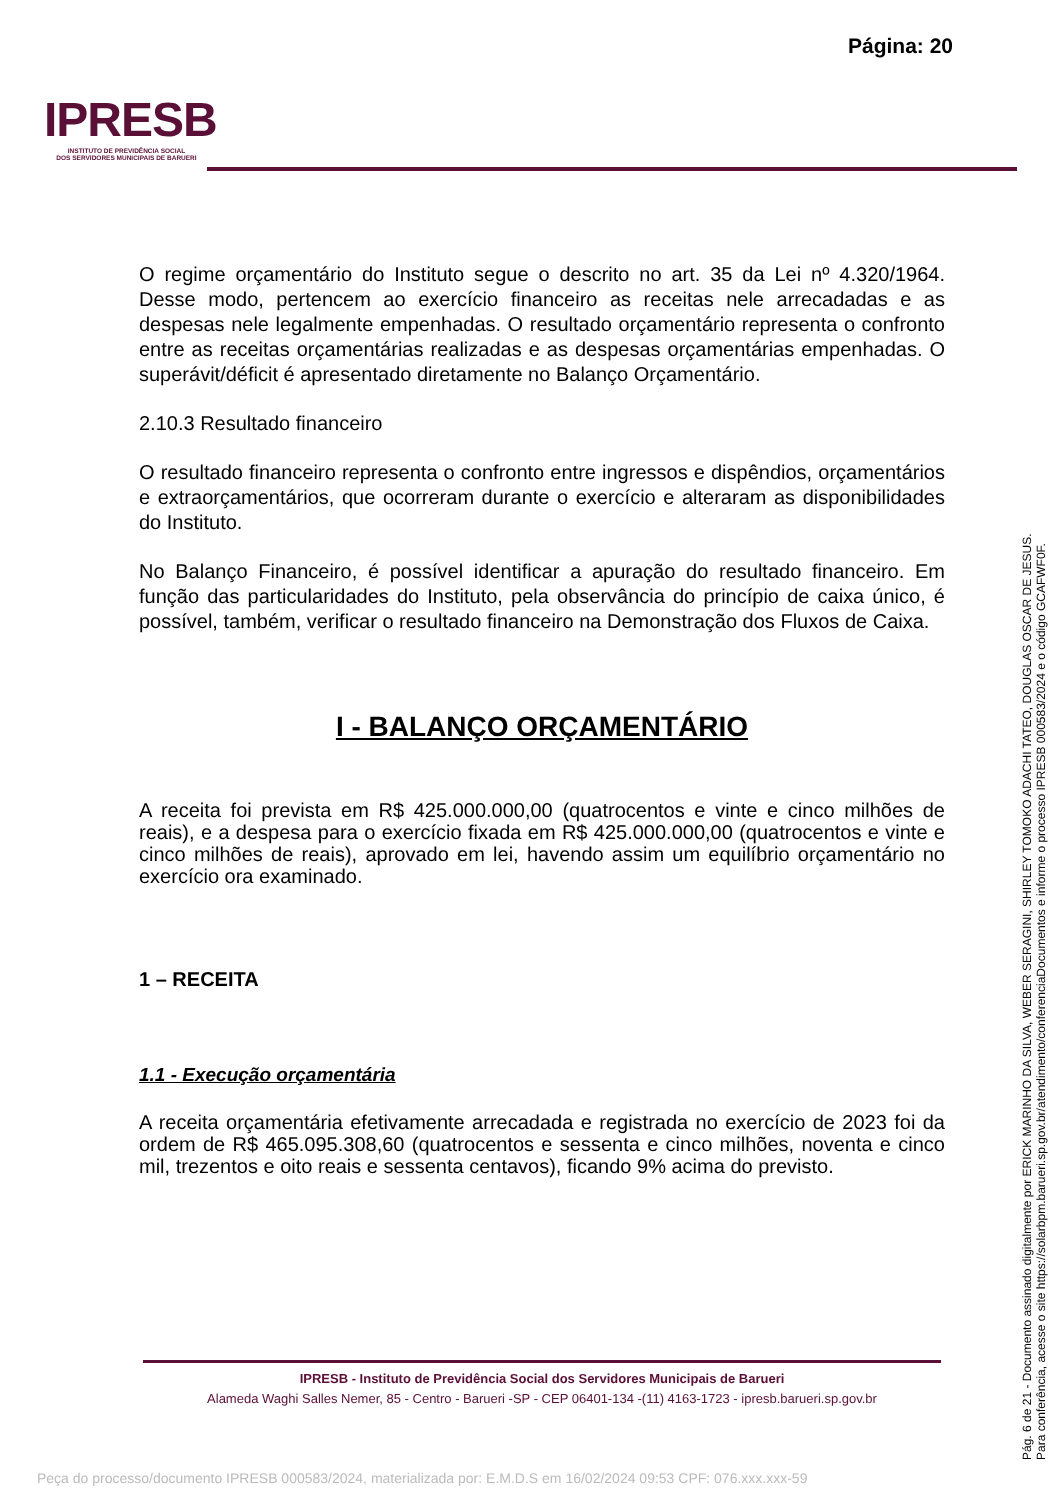Página: 20
IPRESB
INSTITUTO DE PREVIDÊNCIA SOCIAL
DOS SERVIDORES MUNICIPAIS DE BARUERI
O regime orçamentário do Instituto segue o descrito no art. 35 da Lei nº 4.320/1964. Desse modo, pertencem ao exercício financeiro as receitas nele arrecadadas e as despesas nele legalmente empenhadas. O resultado orçamentário representa o confronto entre as receitas orçamentárias realizadas e as despesas orçamentárias empenhadas. O superávit/déficit é apresentado diretamente no Balanço Orçamentário.
2.10.3 Resultado financeiro
O resultado financeiro representa o confronto entre ingressos e dispêndios, orçamentários e extraorçamentários, que ocorreram durante o exercício e alteraram as disponibilidades do Instituto.
No Balanço Financeiro, é possível identificar a apuração do resultado financeiro. Em função das particularidades do Instituto, pela observância do princípio de caixa único, é possível, também, verificar o resultado financeiro na Demonstração dos Fluxos de Caixa.
I - BALANÇO ORÇAMENTÁRIO
A receita foi prevista em R$ 425.000.000,00 (quatrocentos e vinte e cinco milhões de reais), e a despesa para o exercício fixada em R$ 425.000.000,00 (quatrocentos e vinte e cinco milhões de reais), aprovado em lei, havendo assim um equilíbrio orçamentário no exercício ora examinado.
1 – RECEITA
1.1 - Execução orçamentária
A receita orçamentária efetivamente arrecadada e registrada no exercício de 2023 foi da ordem de R$ 465.095.308,60 (quatrocentos e sessenta e cinco milhões, noventa e cinco mil, trezentos e oito reais e sessenta centavos), ficando 9% acima do previsto.
IPRESB - Instituto de Previdência Social dos Servidores Municipais de Barueri
Alameda Waghi Salles Nemer, 85 - Centro - Barueri -SP - CEP 06401-134 -(11) 4163-1723 - ipresb.barueri.sp.gov.br
Pág. 6 de 21 - Documento assinado digitalmente por ERICK MARINHO DA SILVA, WEBER SERAGINI, SHIRLEY TOMOKO ADACHI TATEO, DOUGLAS OSCAR DE JESUS.
Para conferência, acesse o site https://solarbpm.barueri.sp.gov.br/atendimento/conferenciaDocumentos e informe o processo IPRESB 000583/2024 e o código GCAFWF0F.
Peça do processo/documento IPRESB 000583/2024, materializada por: E.M.D.S em 16/02/2024 09:53 CPF: 076.xxx.xxx-59